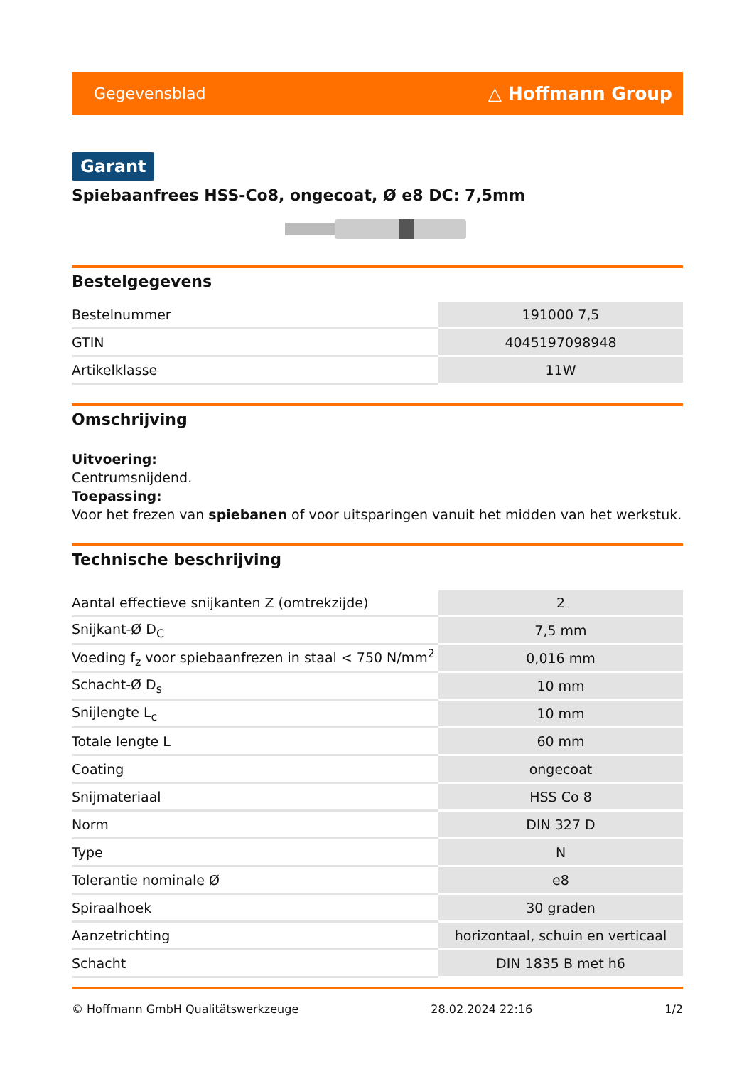Gegevensblad △ Hoffmann Group
Garant
Spiebaanfrees HSS-Co8, ongecoat, Ø e8 DC: 7,5mm
Bestelgegevens
| Bestelnummer | 191000 7,5 |
| GTIN | 4045197098948 |
| Artikelklasse | 11W |
Omschrijving
Uitvoering:
Centrumsnijdend.
Toepassing:
Voor het frezen van spiebanen of voor uitsparingen vanuit het midden van het werkstuk.
Technische beschrijving
| Aantal effectieve snijkanten Z (omtrekzijde) | 2 |
| Snijkant-Ø D<sub>C</sub> | 7,5 mm |
| Voeding f<sub>z</sub> voor spiebaanfrezen in staal < 750 N/mm<sup>2</sup> | 0,016 mm |
| Schacht-Ø D<sub>s</sub> | 10 mm |
| Snijlengte L<sub>c</sub> | 10 mm |
| Totale lengte L | 60 mm |
| Coating | ongecoat |
| Snijmateriaal | HSS Co 8 |
| Norm | DIN 327 D |
| Type | N |
| Tolerantie nominale Ø | e8 |
| Spiraalhoek | 30 graden |
| Aanzetrichting | horizontaal, schuin en verticaal |
| Schacht | DIN 1835 B met h6 |
© Hoffmann GmbH Qualitätswerkzeuge 28.02.2024 22:16 1/2